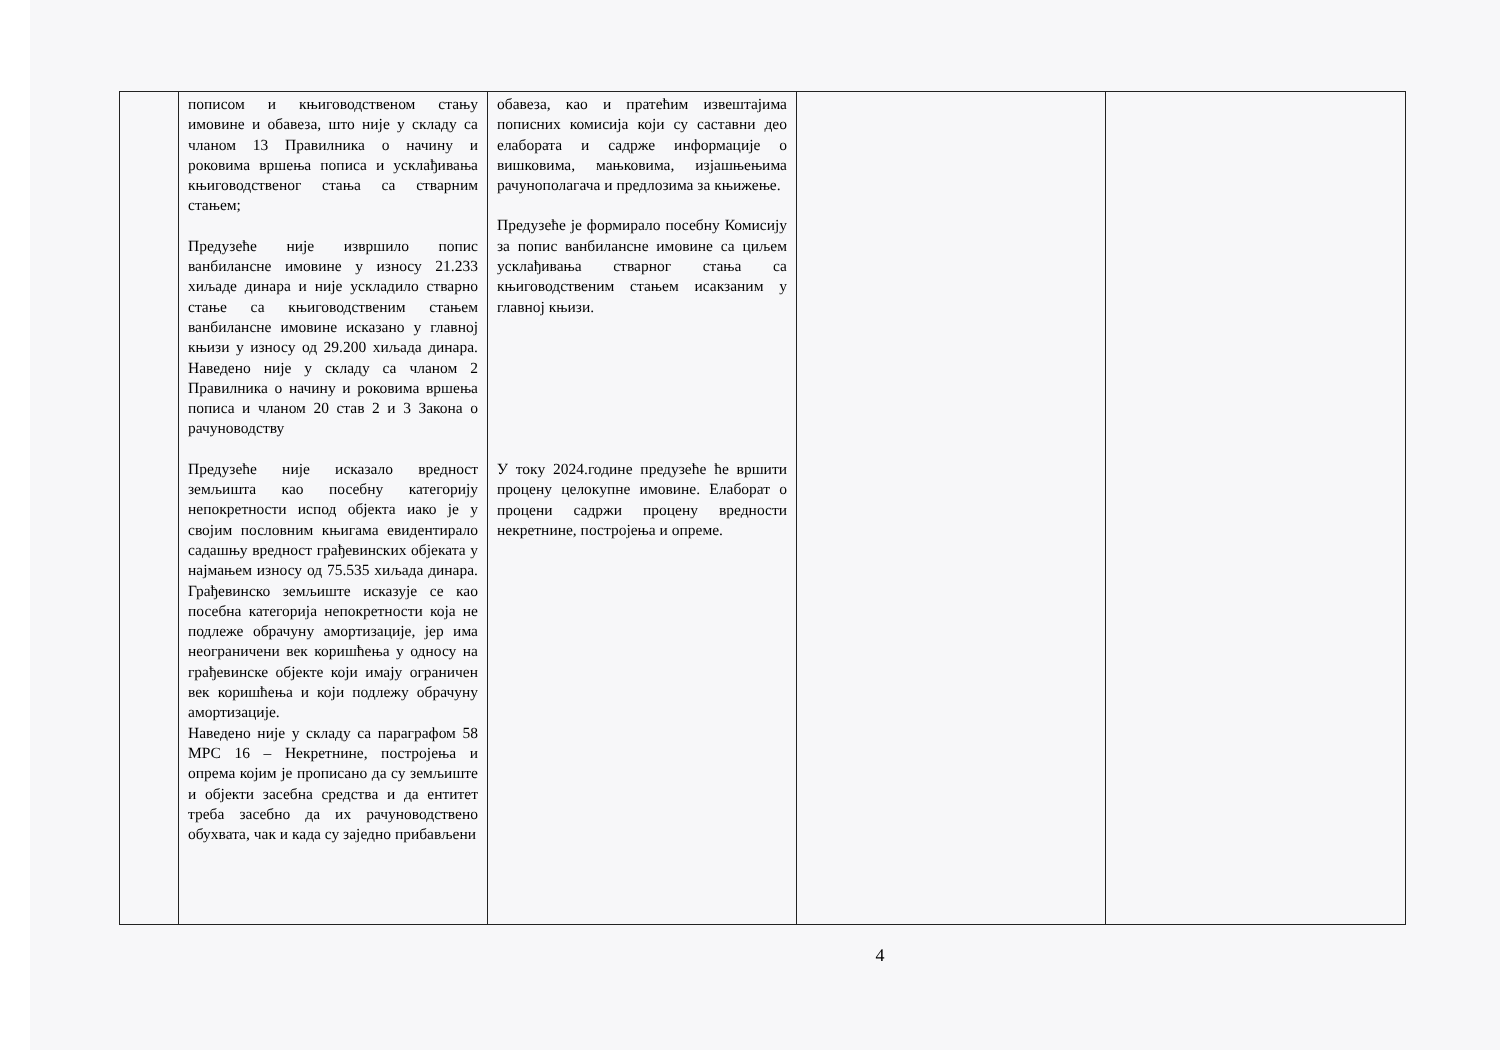| | пописом и књиговодственом стању имовине и обавеза, што није у складу са чланом 13 Правилника о начину и роковима вршења пописа и усклађивања књиговодственог стања са стварним стањем; Предузеће није извршило попис ванбилансне имовине у износу 21.233 хиљаде динара и није ускладило стварно стање са књиговодственим стањем ванбилансне имовине исказано у главној књизи у износу од 29.200 хиљада динара. Наведено није у складу са чланом 2 Правилника о начину и роковима вршења пописа и чланом 20 став 2 и 3 Закона о рачуноводству Предузеће није исказало вредност земљишта као посебну категорију непокретности испод објекта иако је у својим пословним књигама евидентирало садашњу вредност грађевинских објеката у најмањем износу од 75.535 хиљада динара. Грађевинско земљиште исказује се као посебна категорија непокретности која не подлеже обрачуну амортизације, јер има неограничени век коришћења у односу на грађевинске објекте који имају ограничен век коришћења и који подлежу обрачуну амортизације. Наведено није у складу са параграфом 58 МРС 16 – Некретнине, постројења и опрема којим је прописано да су земљиште и објекти засебна средства и да ентитет треба засебно да их рачуноводствено обухвата, чак и када су заједно прибављени | обавеза, као и пратећим извештајима пописних комисија који су саставни део елабората и садрже информације о вишковима, мањковима, изјашњењима рачунополагача и предлозима за књижење. Предузеће је формирало посебну Комисију за попис ванбилансне имовине са циљем усклађивања стварног стања са књиговодственим стањем исакзаним у главној књизи. У току 2024.године предузеће ће вршити процену целокупне имовине. Елаборат о процени садржи процену вредности некретнине, постројења и опреме. | | |
4